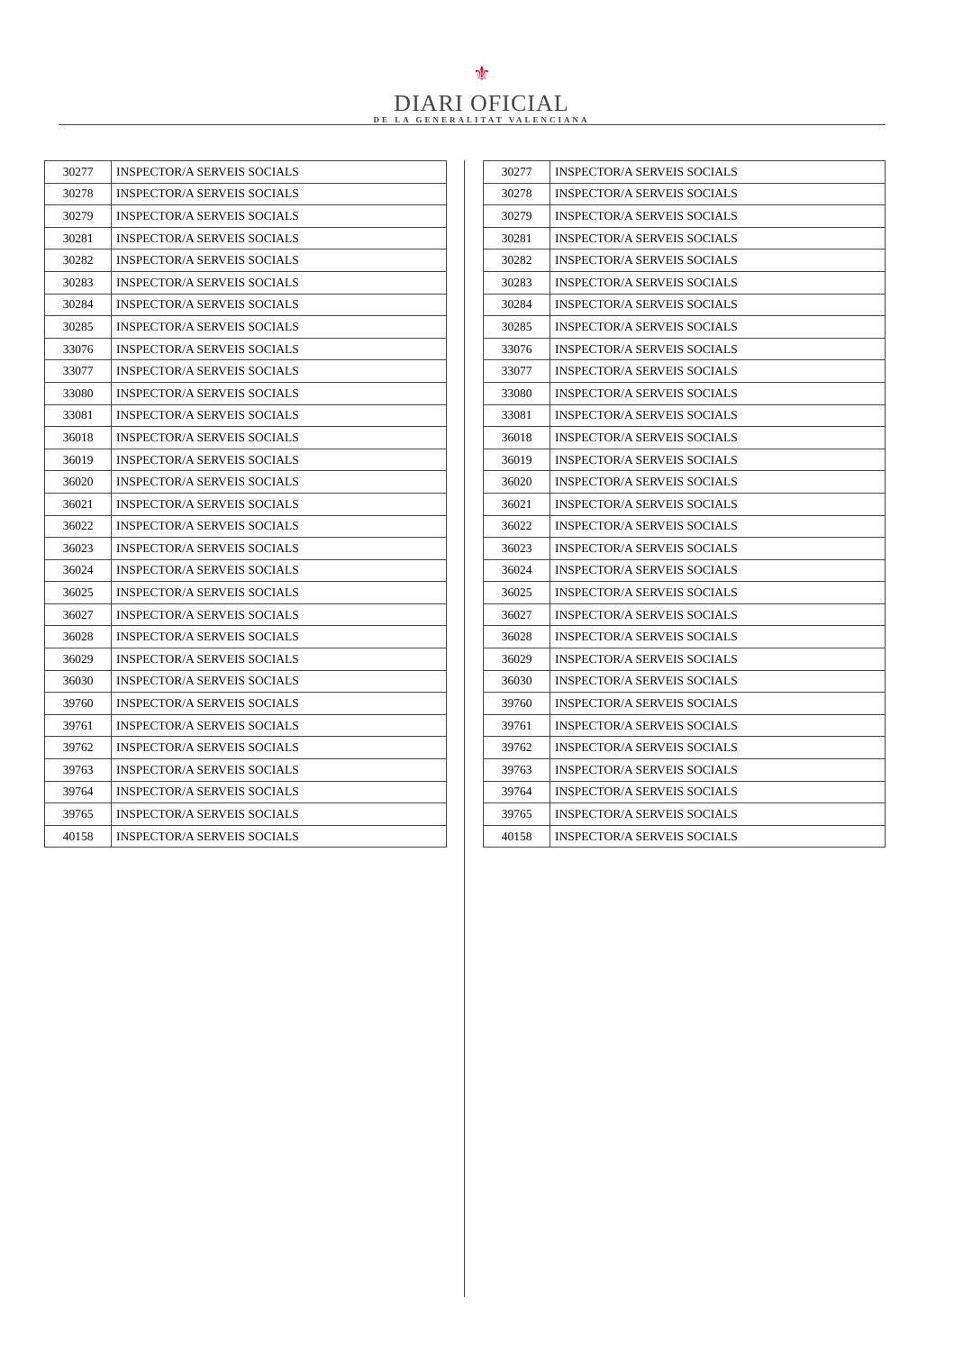⚜
DIARI OFICIAL
DE LA GENERALITAT VALENCIANA
| 30277 | INSPECTOR/A SERVEIS SOCIALS |
| 30278 | INSPECTOR/A SERVEIS SOCIALS |
| 30279 | INSPECTOR/A SERVEIS SOCIALS |
| 30281 | INSPECTOR/A SERVEIS SOCIALS |
| 30282 | INSPECTOR/A SERVEIS SOCIALS |
| 30283 | INSPECTOR/A SERVEIS SOCIALS |
| 30284 | INSPECTOR/A SERVEIS SOCIALS |
| 30285 | INSPECTOR/A SERVEIS SOCIALS |
| 33076 | INSPECTOR/A SERVEIS SOCIALS |
| 33077 | INSPECTOR/A SERVEIS SOCIALS |
| 33080 | INSPECTOR/A SERVEIS SOCIALS |
| 33081 | INSPECTOR/A SERVEIS SOCIALS |
| 36018 | INSPECTOR/A SERVEIS SOCIALS |
| 36019 | INSPECTOR/A SERVEIS SOCIALS |
| 36020 | INSPECTOR/A SERVEIS SOCIALS |
| 36021 | INSPECTOR/A SERVEIS SOCIALS |
| 36022 | INSPECTOR/A SERVEIS SOCIALS |
| 36023 | INSPECTOR/A SERVEIS SOCIALS |
| 36024 | INSPECTOR/A SERVEIS SOCIALS |
| 36025 | INSPECTOR/A SERVEIS SOCIALS |
| 36027 | INSPECTOR/A SERVEIS SOCIALS |
| 36028 | INSPECTOR/A SERVEIS SOCIALS |
| 36029 | INSPECTOR/A SERVEIS SOCIALS |
| 36030 | INSPECTOR/A SERVEIS SOCIALS |
| 39760 | INSPECTOR/A SERVEIS SOCIALS |
| 39761 | INSPECTOR/A SERVEIS SOCIALS |
| 39762 | INSPECTOR/A SERVEIS SOCIALS |
| 39763 | INSPECTOR/A SERVEIS SOCIALS |
| 39764 | INSPECTOR/A SERVEIS SOCIALS |
| 39765 | INSPECTOR/A SERVEIS SOCIALS |
| 40158 | INSPECTOR/A SERVEIS SOCIALS |
| 30277 | INSPECTOR/A SERVEIS SOCIALS |
| 30278 | INSPECTOR/A SERVEIS SOCIALS |
| 30279 | INSPECTOR/A SERVEIS SOCIALS |
| 30281 | INSPECTOR/A SERVEIS SOCIALS |
| 30282 | INSPECTOR/A SERVEIS SOCIALS |
| 30283 | INSPECTOR/A SERVEIS SOCIALS |
| 30284 | INSPECTOR/A SERVEIS SOCIALS |
| 30285 | INSPECTOR/A SERVEIS SOCIALS |
| 33076 | INSPECTOR/A SERVEIS SOCIALS |
| 33077 | INSPECTOR/A SERVEIS SOCIALS |
| 33080 | INSPECTOR/A SERVEIS SOCIALS |
| 33081 | INSPECTOR/A SERVEIS SOCIALS |
| 36018 | INSPECTOR/A SERVEIS SOCIALS |
| 36019 | INSPECTOR/A SERVEIS SOCIALS |
| 36020 | INSPECTOR/A SERVEIS SOCIALS |
| 36021 | INSPECTOR/A SERVEIS SOCIALS |
| 36022 | INSPECTOR/A SERVEIS SOCIALS |
| 36023 | INSPECTOR/A SERVEIS SOCIALS |
| 36024 | INSPECTOR/A SERVEIS SOCIALS |
| 36025 | INSPECTOR/A SERVEIS SOCIALS |
| 36027 | INSPECTOR/A SERVEIS SOCIALS |
| 36028 | INSPECTOR/A SERVEIS SOCIALS |
| 36029 | INSPECTOR/A SERVEIS SOCIALS |
| 36030 | INSPECTOR/A SERVEIS SOCIALS |
| 39760 | INSPECTOR/A SERVEIS SOCIALS |
| 39761 | INSPECTOR/A SERVEIS SOCIALS |
| 39762 | INSPECTOR/A SERVEIS SOCIALS |
| 39763 | INSPECTOR/A SERVEIS SOCIALS |
| 39764 | INSPECTOR/A SERVEIS SOCIALS |
| 39765 | INSPECTOR/A SERVEIS SOCIALS |
| 40158 | INSPECTOR/A SERVEIS SOCIALS |